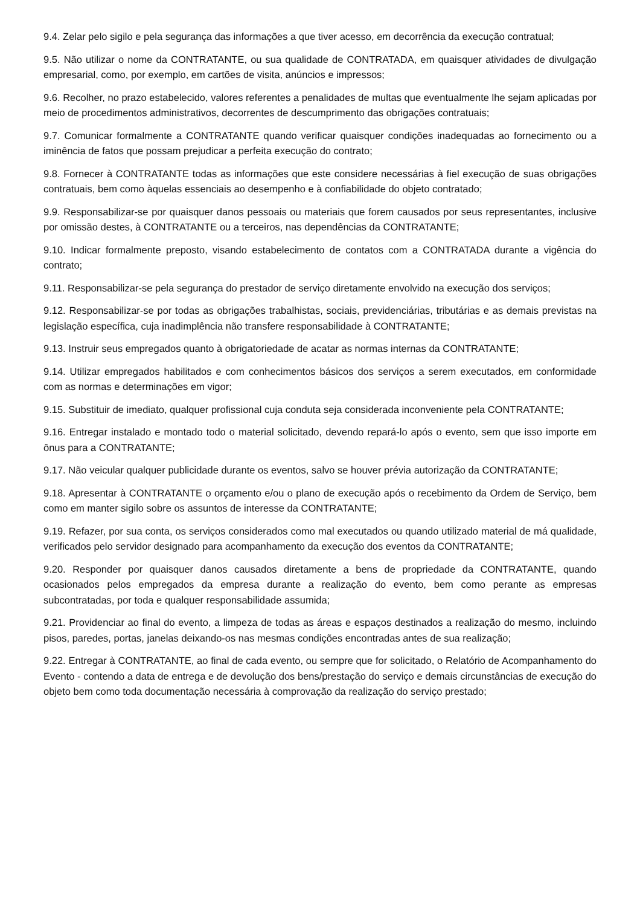9.4. Zelar pelo sigilo e pela segurança das informações a que tiver acesso, em decorrência da execução contratual;
9.5. Não utilizar o nome da CONTRATANTE, ou sua qualidade de CONTRATADA, em quaisquer atividades de divulgação empresarial, como, por exemplo, em cartões de visita, anúncios e impressos;
9.6. Recolher, no prazo estabelecido, valores referentes a penalidades de multas que eventualmente lhe sejam aplicadas por meio de procedimentos administrativos, decorrentes de descumprimento das obrigações contratuais;
9.7. Comunicar formalmente a CONTRATANTE quando verificar quaisquer condições inadequadas ao fornecimento ou a iminência de fatos que possam prejudicar a perfeita execução do contrato;
9.8. Fornecer à CONTRATANTE todas as informações que este considere necessárias à fiel execução de suas obrigações contratuais, bem como àquelas essenciais ao desempenho e à confiabilidade do objeto contratado;
9.9. Responsabilizar-se por quaisquer danos pessoais ou materiais que forem causados por seus representantes, inclusive por omissão destes, à CONTRATANTE ou a terceiros, nas dependências da CONTRATANTE;
9.10. Indicar formalmente preposto, visando estabelecimento de contatos com a CONTRATADA durante a vigência do contrato;
9.11. Responsabilizar-se pela segurança do prestador de serviço diretamente envolvido na execução dos serviços;
9.12. Responsabilizar-se por todas as obrigações trabalhistas, sociais, previdenciárias, tributárias e as demais previstas na legislação específica, cuja inadimplência não transfere responsabilidade à CONTRATANTE;
9.13. Instruir seus empregados quanto à obrigatoriedade de acatar as normas internas da CONTRATANTE;
9.14. Utilizar empregados habilitados e com conhecimentos básicos dos serviços a serem executados, em conformidade com as normas e determinações em vigor;
9.15. Substituir de imediato, qualquer profissional cuja conduta seja considerada inconveniente pela CONTRATANTE;
9.16. Entregar instalado e montado todo o material solicitado, devendo repará-lo após o evento, sem que isso importe em ônus para a CONTRATANTE;
9.17. Não veicular qualquer publicidade durante os eventos, salvo se houver prévia autorização da CONTRATANTE;
9.18. Apresentar à CONTRATANTE o orçamento e/ou o plano de execução após o recebimento da Ordem de Serviço, bem como em manter sigilo sobre os assuntos de interesse da CONTRATANTE;
9.19. Refazer, por sua conta, os serviços considerados como mal executados ou quando utilizado material de má qualidade, verificados pelo servidor designado para acompanhamento da execução dos eventos da CONTRATANTE;
9.20. Responder por quaisquer danos causados diretamente a bens de propriedade da CONTRATANTE, quando ocasionados pelos empregados da empresa durante a realização do evento, bem como perante as empresas subcontratadas, por toda e qualquer responsabilidade assumida;
9.21. Providenciar ao final do evento, a limpeza de todas as áreas e espaços destinados a realização do mesmo, incluindo pisos, paredes, portas, janelas deixando-os nas mesmas condições encontradas antes de sua realização;
9.22. Entregar à CONTRATANTE, ao final de cada evento, ou sempre que for solicitado, o Relatório de Acompanhamento do Evento - contendo a data de entrega e de devolução dos bens/prestação do serviço e demais circunstâncias de execução do objeto bem como toda documentação necessária à comprovação da realização do serviço prestado;